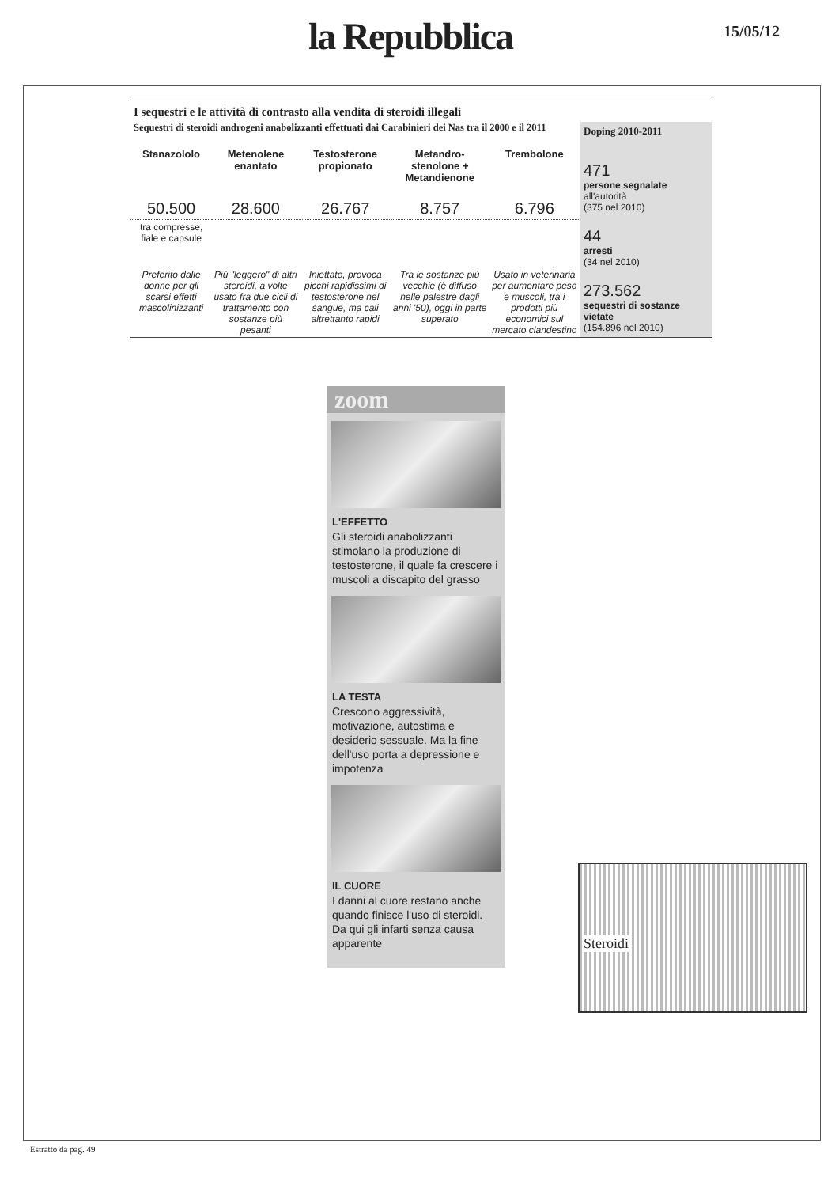la Repubblica 15/05/12
I sequestri e le attività di contrasto alla vendita di steroidi illegali
Sequestri di steroidi androgeni anabolizzanti effettuati dai Carabinieri dei Nas tra il 2000 e il 2011
| Stanazololo | Metenolene enantato | Testosterone propionato | Metandro-stenolone + Metandienone | Trembolone |
| --- | --- | --- | --- | --- |
| 50.500 | 28.600 | 26.767 | 8.757 | 6.796 |
| tra compresse, fiale e capsule | | | | |
| Preferito dalle donne per gli scarsi effetti mascolinizzanti | Più "leggero" di altri steroidi, a volte usato fra due cicli di trattamento con sostanze più pesanti | Iniettato, provoca picchi rapidissimi di testosterone nel sangue, ma cali altrettanto rapidi | Tra le sostanze più vecchie (è diffuso nelle palestre dagli anni '50), oggi in parte superato | Usato in veterinaria per aumentare peso e muscoli, tra i prodotti più economici sul mercato clandestino |
Doping 2010-2011
471
persone segnalate
all'autorità
(375 nel 2010)
44
arresti
(34 nel 2010)
273.562
sequestri di sostanze vietate
(154.896 nel 2010)
zoom
L'EFFETTO
Gli steroidi anabolizzanti stimolano la produzione di testosterone, il quale fa crescere i muscoli a discapito del grasso
LA TESTA
Crescono aggressività, motivazione, autostima e desiderio sessuale. Ma la fine dell'uso porta a depressione e impotenza
IL CUORE
I danni al cuore restano anche quando finisce l'uso di steroidi. Da qui gli infarti senza causa apparente
Steroidi
Estratto da pag. 49